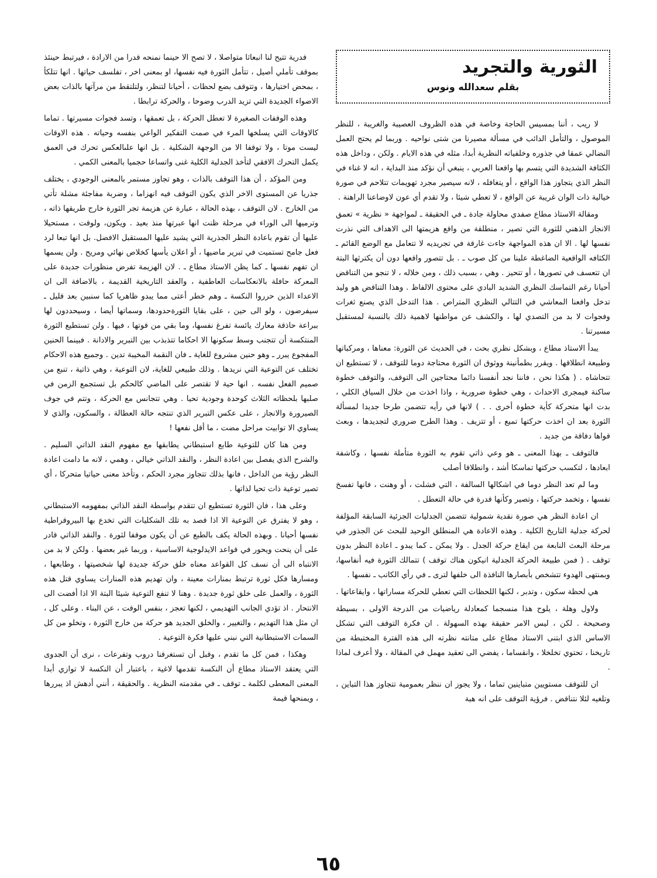الثورية والتجريد
بقلم سعدالله ونوس
لا ريب ، أننا بمسيس الحاجة وخاصة في هذه الظروف العصيبة والغريبة ، للنظر الموصول ، والتأمل الدائب في مسألة مصيرنا من شتى نواحيه . وربما لم يحتج العمل النضالي عمقا في جذوره وخلفياته النظرية أبدا، مثله في هذه الايام . ولكن ، وداخل هذه الكثافة الشديدة التي يتسم بها واقعنا العربي ، ينبغي أن نؤكد منذ البداية ، انه لا غناء في النظر الذي يتجاوز هذا الواقع ، أو يتغافله ، لانه سيصير مجرد تهويمات تتلاحم في صورة خيالية ذات الوان غريبة عن الواقع ، لا تعطي شيئا ، ولا تقدم أي عون لاوضاعنا الراهنة .
ومقالة الاستاذ مطاع صفدي محاولة جادة ـ في الحقيقة ـ لمواجهة « نظرية » تعمق الانجاز الذهني للثورة التي تصير ، منطلقة من واقع هزيمتها الى الاهداف التي نذرت نفسها لها . الا ان هذه المواجهة جاءت غارقة في تجريديه لا تتعامل مع الوضع القائم ـ الكثافه الواقعية الضاغطة علينا من كل صوب ـ . بل تتصور واقعها دون أن يكترثها البتة ان تتعسف في تصورها ، أو تتحيز . وهي ، بسبب ذلك ، ومن خلاله ، لا تنجو من التناقض أحيانا رغم التماسك النظري الشديد البادي على محتوى الالفاظ . وهذا التناقض هو وليد تدخل واقعنا المعاشي في التتالي النظري المتراص . هذا التدخل الذي يصنع ثغرات وفجوات لا بد من التصدي لها ، والكشف عن مواطنها لاهمية ذلك بالنسبة لمستقبل مسيرتنا .
يبدأ الاستاذ مطاع ، وبشكل نظري بحت ، في الحديث عن الثورة: معناها ، ومركباتها وطبيعة انطلاقها . ويقرر بطمأنينة ووثوق ان الثورة محتاجة دوما للتوقف ، لا تستطيع ان تتحاشاه . ( هكذا نحن ، فاننا نجد أنفسنا دائما محتاجين الى التوقف، والتوقف خطوة ساكنة فيمجرى الاحداث ، وهي خطوة ضرورية ، واذا اخذت من خلال السياق الكلي ، بدت انها متحركة كأية خطوة أخرى . . ) لانها في رأيه تتضمن طرحا جديدا لمسألة الثورة بعد ان اخذت حركتها تميع ، أو تتزيف . وهذا الطرح ضروري لتجديدها ، وبعث قواها دفاقة من جديد .
فالتوقف ـ بهذا المعنى ـ هو وعي ذاتي تقوم به الثورة متأملة نفسها ، وكاشفة ابعادها ، لتكسب حركتها تماسكا أشد ، وانطلاقا أصلب
وما لم تعد النظر دوما في اشكالها السالفة ، التي فشلت ، أو وهنت ، فانها تفسخ نفسها ، وتخمد حركتها ، وتصير وكأنها قدرة في حالة التعطل .
ان اعادة النظر هي صورة نقدية شمولية تتضمن الجدليات الجزئية السابقة المؤلفة لحركة جدلية التاريخ الكلية . وهذه الاعادة هي المنطلق الوحيد للبحث عن الجذور في مرحلة البعث النابعة من ايقاع حركة الجدل . ولا يمكن ـ كما يبدو ـ اعادة النظر بدون توقف . ( فمن طبيعة الحركة الجدلية انيكون هناك توقف ) تتمالك الثورة فيه أنفاسها، وبمنتهى الهدوء تتشخص بأبصارها النافذة الى خلفها لترى ـ في رأي الكاتب ـ نفسها .
هي لحظة سكون ، وتدبر ، لكنها اللحظات التي تعطي للحركة مساراتها ، وايقاعاتها .
ولاول وهلة ، يلوح هذا منسجما كمعادلة رياضيات من الدرجة الاولى ، بسيطة وصحيحة . لكن ، ليس الامر حقيقة بهذه السهولة . ان فكرة التوقف التي تشكل الاساس الذي ابتنى الاستاذ مطاع على متانته نظرته الى هذه الفترة المختبطة من تاريخنا ، تحتوي تخلخلا ، وانقساما ، يفضي الى تعقيد مهمل في المقالة ، ولا أعرف لماذا .
ان للتوقف مستويين متباينين تماما ، ولا يجوز ان ننظر بعمومية تتجاوز هذا التباين ، وتلغيه لئلا نتناقض . فرؤية التوقف على انه هبة
قدرية تتيح لنا انبعاثا متواصلا ، لا تصح الا حينما نمنحه قدرا من الارادة ، فيرتبط حينئذ بموقف تأملي أصيل ، تتأمل الثورة فيه نفسها، او بمعنى اخر ، تفلسف حياتها . انها تتلكأ ، بمحض اختيارها ، وتتوقف بضع لحظات ، أحيانا لتنظر، ولتلتقط من مرآتها بالذات بعض الاضواء الجديدة التي تزيد الدرب وضوحا ، والحركة ترابطا .
وهذه الوقفات الصغيرة لا تعطل الحركة ، بل تعمقها ، وتسد فجوات مسيرتها . تماما كالاوقات التي يسلخها المرء في صمت التفكير الواعي بنفسه وحياته . هذه الاوقات ليست موتا ، ولا توقفا الا من الوجهة الشكلية . بل انها علىالعكس تحرك في العمق يكمل التحرك الافقي لتأخذ الجدلية الكلية غنى واتساعا حجميا بالمعنى الكمي .
ومن المؤكد ، أن هذا التوقف بالذات ، وهو تجاوز مستمر بالمعنى الوجودي ، يختلف جذريا عن المستوى الاخر الذي يكون التوقف فيه انهزاما ، وضربة مفاجئة مشلة تأتي من الخارج . لان التوقف ، بهذه الحالة ، عبارة عن هزيمة تجر الثورة خارج طريقها ذاته ، وترميها الى الوراء في مرحلة ظنت انها عبرتها منذ بعيد . ويكون، ولوقت ، مستحيلا عليها أن تقوم باعادة النظر الجذرية التي يشيد عليها المستقبل الافضل. بل انها تبعا لرد فعل جامح تستميت في تبرير ماضيها ، أو اعلان يأسها كخلاص نهائي ومريح . ولن يسمها ان تفهم نفسها ـ كما يظن الاستاذ مطاع ـ . لان الهزيمة تفرض منظورات جديدة على المعركة حافلة بالانعكاسات العاطفية ، والعقد التاريخية القديمة ، بالاضافة الى ان الاعداء الذين حرروا النكسة ـ وهم خطر أعتى مما يبدو ظاهريا كما سنبين بعد قليل ـ سيفرضون ، ولو الى حين ، على بقايا الثورةحدودها، وسماتها أيضا ، وسيحددون لها ببراعة حاذقة معارك يائسة تفرغ نفسها، وما بقي من قوتها ، فيها . ولن تستطيع الثورة المنتكسة أن تتجنب وسط سكونها الا احكاما تتذبذب بين التبرير والادانة . فبينما الحنين المفجوع يبرر ـ وهو حنين مشروع للغاية ـ فان النقمة المخيبة تدين . وجميع هذه الاحكام تختلف عن التوعية التي نريدها . وذلك طبيعي للغاية، لان التوعية ، وهي ذاتية ، تنبع من صميم الفعل نفسه . انها حية لا تقتصر على الماضي كالحكم بل تستجمع الزمن في صلبها بلحظاته الثلاث كوحدة وجودية تحيا . وهي تتجانس مع الحركة ، وتتم في جوف الصيرورة والانجاز ، على عكس التبرير الذي تنتجه حالة العطالة ، والسكون، والذي لا يساوي الا توابيت مراحل مضت ، ما أقل نفعها !
ومن هنا كان للتوعية طابع استبطاني يطابقها مع مفهوم النقد الذاتي السليم . والشرح الذي يفصل بين اعادة النظر ، والنقد الذاتي خيالي ، وهمي ، لانه ما دامت اعادة النظر رؤية من الداخل ، فانها بذلك تتجاوز مجرد الحكم ، وتأخذ معنى حياتيا متحركا ، أي تصير توعية ذات تحيا لذاتها .
وعلى هذا ، فان الثورة تستطيع ان تتقدم بواسطة النقد الذاتي بمفهومه الاستبطاني ، وهو لا يفترق عن التوعية الا اذا قصد به تلك الشكليات التي تخدع بها البيروقراطية نفسها أحيانا . وبهذه الحالة يكف بالطبع عن أن يكون موقفا لثورة . والنقد الذاتي قادر على أن ينحت ويحور في قواعد الايدلوجية الاساسية ، وربما غير بعضها . ولكن لا بد من الانتباه الى أن نسف كل القواعد معناه خلق حركة جديدة لها شخصيتها ، وطابعها ، ومسارها فكل ثورة ترتبط بمنارات معينة ، وان تهديم هذه المنارات يساوي قتل هذه الثورة ، والعمل على خلق ثورة جديدة . وهنا لا تنفع التوعية شيئا البتة الا اذا أفضت الى الانتحار . اذ تؤدي الجانب التهديمي ، لكنها تعجز ، بنفس الوقت ، عن البناء . وعلى كل ، ان مثل هذا التهديم ، والتغيير ، والخلق الجديد هو حركة من خارج الثورة ، وتخلو من كل السمات الاستبطانية التي نبني عليها فكرة التوعية .
وهكذا ، فمن كل ما تقدم ، وقبل أن تستغرقنا دروب وتفرعات ، نرى أن الجدوى التي يعتقد الاستاذ مطاع أن النكسة تقدمها لاغية ، باعتبار أن النكسة لا توازي أبدا المعنى المعطى لكلمة ـ توقف ـ في مقدمته النظرية . والحقيقة ، أنني أدهش اذ يبررها ، ويمنحها قيمة
٦٥